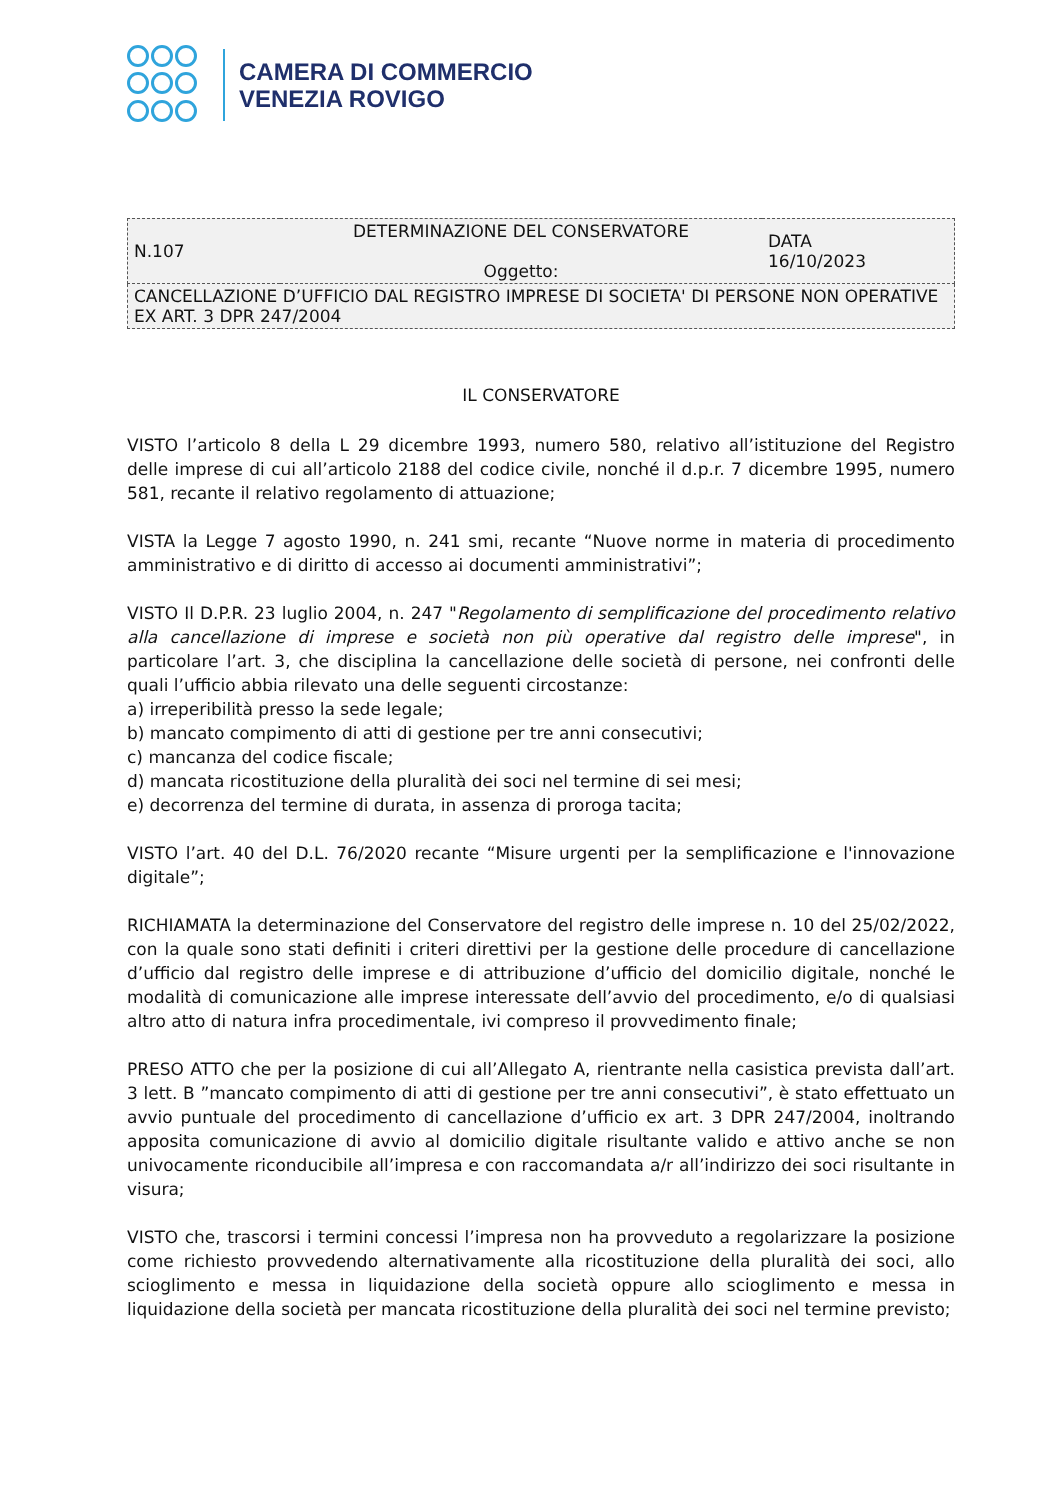CAMERA DI COMMERCIO
VENEZIA ROVIGO
| N.107 | DETERMINAZIONE DEL CONSERVATORE Oggetto: | DATA 16/10/2023 |
| CANCELLAZIONE D’UFFICIO DAL REGISTRO IMPRESE DI SOCIETA' DI PERSONE NON OPERATIVE EX ART. 3 DPR 247/2004 | | |
IL CONSERVATORE
VISTO l’articolo 8 della L 29 dicembre 1993, numero 580, relativo all’istituzione del Registro delle imprese di cui all’articolo 2188 del codice civile, nonché il d.p.r. 7 dicembre 1995, numero 581, recante il relativo regolamento di attuazione;
VISTA la Legge 7 agosto 1990, n. 241 smi, recante “Nuove norme in materia di procedimento amministrativo e di diritto di accesso ai documenti amministrativi”;
VISTO Il D.P.R. 23 luglio 2004, n. 247 "Regolamento di semplificazione del procedimento relativo alla cancellazione di imprese e società non più operative dal registro delle imprese", in particolare l’art. 3, che disciplina la cancellazione delle società di persone, nei confronti delle quali l’ufficio abbia rilevato una delle seguenti circostanze:
a) irreperibilità presso la sede legale;
b) mancato compimento di atti di gestione per tre anni consecutivi;
c) mancanza del codice fiscale;
d) mancata ricostituzione della pluralità dei soci nel termine di sei mesi;
e) decorrenza del termine di durata, in assenza di proroga tacita;
VISTO l’art. 40 del D.L. 76/2020 recante “Misure urgenti per la semplificazione e l'innovazione digitale”;
RICHIAMATA la determinazione del Conservatore del registro delle imprese n. 10 del 25/02/2022, con la quale sono stati definiti i criteri direttivi per la gestione delle procedure di cancellazione d’ufficio dal registro delle imprese e di attribuzione d’ufficio del domicilio digitale, nonché le modalità di comunicazione alle imprese interessate dell’avvio del procedimento, e/o di qualsiasi altro atto di natura infra procedimentale, ivi compreso il provvedimento finale;
PRESO ATTO che per la posizione di cui all’Allegato A, rientrante nella casistica prevista dall’art. 3 lett. B ”mancato compimento di atti di gestione per tre anni consecutivi”, è stato effettuato un avvio puntuale del procedimento di cancellazione d’ufficio ex art. 3 DPR 247/2004, inoltrando apposita comunicazione di avvio al domicilio digitale risultante valido e attivo anche se non univocamente riconducibile all’impresa e con raccomandata a/r all’indirizzo dei soci risultante in visura;
VISTO che, trascorsi i termini concessi l’impresa non ha provveduto a regolarizzare la posizione come richiesto provvedendo alternativamente alla ricostituzione della pluralità dei soci, allo scioglimento e messa in liquidazione della società oppure allo scioglimento e messa in liquidazione della società per mancata ricostituzione della pluralità dei soci nel termine previsto;